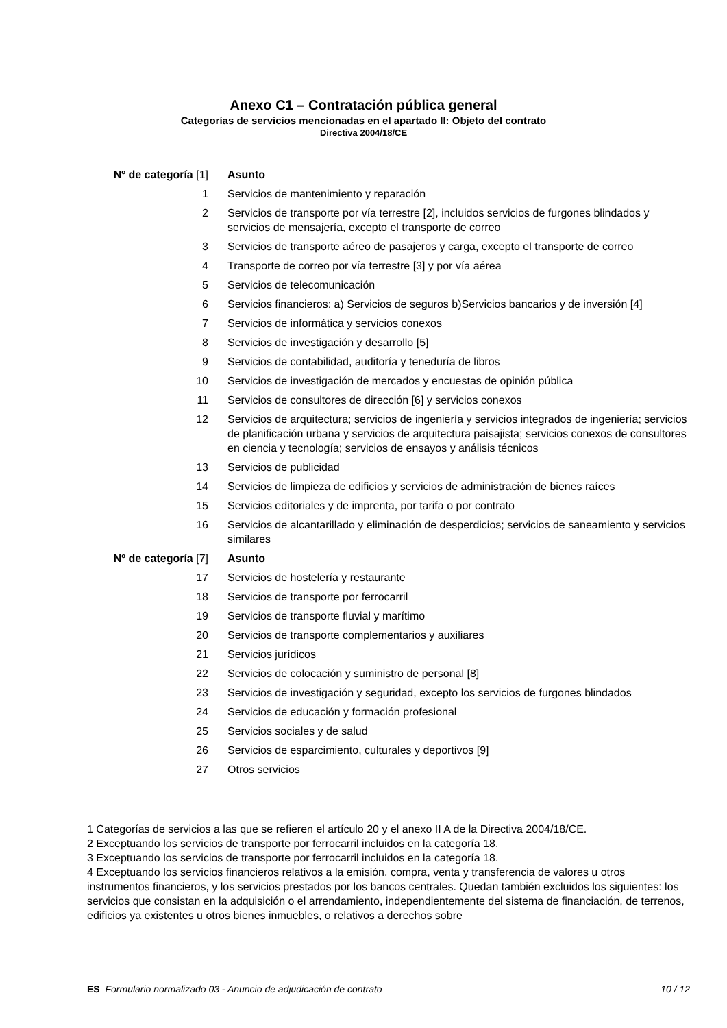Anexo C1 – Contratación pública general
Categorías de servicios mencionadas en el apartado II: Objeto del contrato
Directiva 2004/18/CE
| Nº de categoría [1] | Asunto |
| --- | --- |
| 1 | Servicios de mantenimiento y reparación |
| 2 | Servicios de transporte por vía terrestre [2], incluidos servicios de furgones blindados y servicios de mensajería, excepto el transporte de correo |
| 3 | Servicios de transporte aéreo de pasajeros y carga, excepto el transporte de correo |
| 4 | Transporte de correo por vía terrestre [3] y por vía aérea |
| 5 | Servicios de telecomunicación |
| 6 | Servicios financieros: a) Servicios de seguros b)Servicios bancarios y de inversión [4] |
| 7 | Servicios de informática y servicios conexos |
| 8 | Servicios de investigación y desarrollo [5] |
| 9 | Servicios de contabilidad, auditoría y teneduría de libros |
| 10 | Servicios de investigación de mercados y encuestas de opinión pública |
| 11 | Servicios de consultores de dirección [6] y servicios conexos |
| 12 | Servicios de arquitectura; servicios de ingeniería y servicios integrados de ingeniería; servicios de planificación urbana y servicios de arquitectura paisajista; servicios conexos de consultores en ciencia y tecnología; servicios de ensayos y análisis técnicos |
| 13 | Servicios de publicidad |
| 14 | Servicios de limpieza de edificios y servicios de administración de bienes raíces |
| 15 | Servicios editoriales y de imprenta, por tarifa o por contrato |
| 16 | Servicios de alcantarillado y eliminación de desperdicios; servicios de saneamiento y servicios similares |
| Nº de categoría [7] | Asunto |
| 17 | Servicios de hostelería y restaurante |
| 18 | Servicios de transporte por ferrocarril |
| 19 | Servicios de transporte fluvial y marítimo |
| 20 | Servicios de transporte complementarios y auxiliares |
| 21 | Servicios jurídicos |
| 22 | Servicios de colocación y suministro de personal [8] |
| 23 | Servicios de investigación y seguridad, excepto los servicios de furgones blindados |
| 24 | Servicios de educación y formación profesional |
| 25 | Servicios sociales y de salud |
| 26 | Servicios de esparcimiento, culturales y deportivos [9] |
| 27 | Otros servicios |
1 Categorías de servicios a las que se refieren el artículo 20 y el anexo II A de la Directiva 2004/18/CE.
2 Exceptuando los servicios de transporte por ferrocarril incluidos en la categoría 18.
3 Exceptuando los servicios de transporte por ferrocarril incluidos en la categoría 18.
4 Exceptuando los servicios financieros relativos a la emisión, compra, venta y transferencia de valores u otros instrumentos financieros, y los servicios prestados por los bancos centrales. Quedan también excluidos los siguientes: los servicios que consistan en la adquisición o el arrendamiento, independientemente del sistema de financiación, de terrenos, edificios ya existentes u otros bienes inmuebles, o relativos a derechos sobre
ES Formulario normalizado 03 - Anuncio de adjudicación de contrato 10 / 12